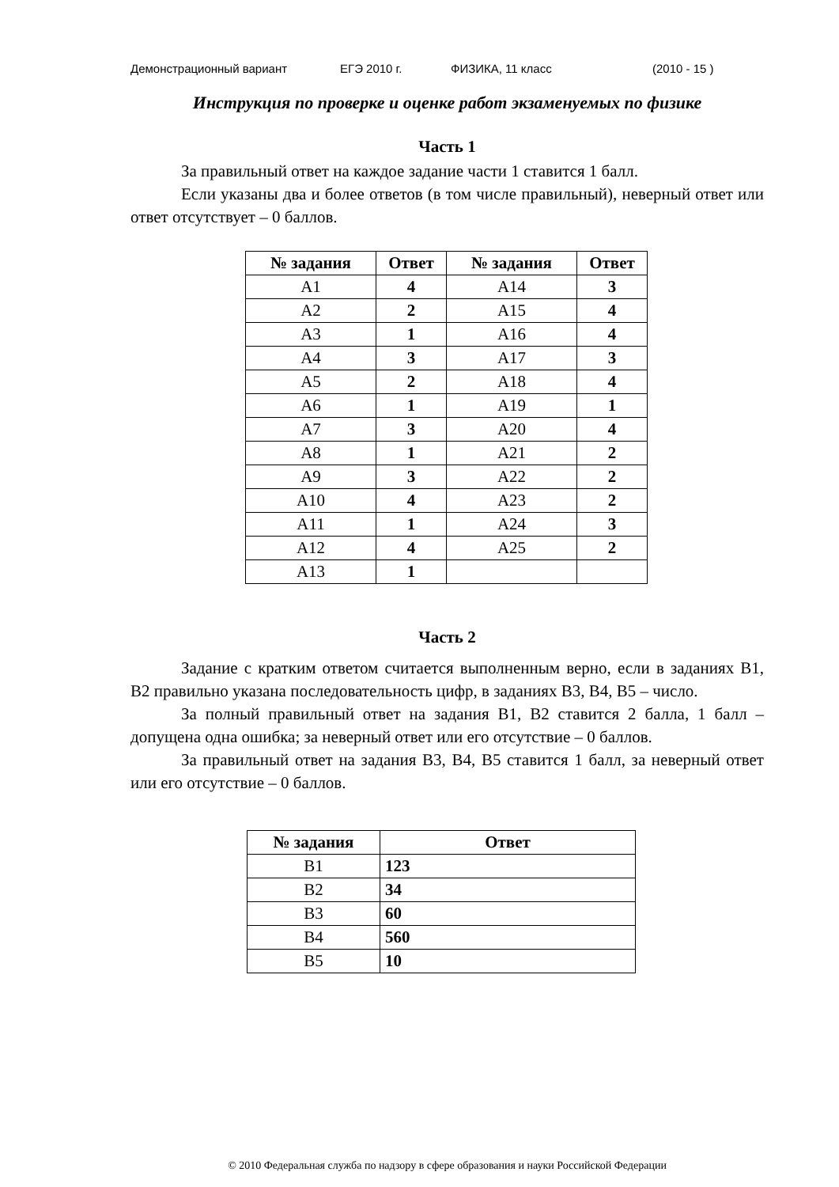Демонстрационный вариант ЕГЭ 2010 г. ФИЗИКА, 11 класс (2010 - 15 )
Инструкция по проверке и оценке работ экзаменуемых по физике
Часть 1
За правильный ответ на каждое задание части 1 ставится 1 балл.
Если указаны два и более ответов (в том числе правильный), невер­ный ответ или ответ отсутствует – 0 баллов.
| № задания | Ответ | № задания | Ответ |
| --- | --- | --- | --- |
| A1 | 4 | A14 | 3 |
| A2 | 2 | A15 | 4 |
| A3 | 1 | A16 | 4 |
| A4 | 3 | A17 | 3 |
| A5 | 2 | A18 | 4 |
| A6 | 1 | A19 | 1 |
| A7 | 3 | A20 | 4 |
| A8 | 1 | A21 | 2 |
| A9 | 3 | A22 | 2 |
| A10 | 4 | A23 | 2 |
| A11 | 1 | A24 | 3 |
| A12 | 4 | A25 | 2 |
| A13 | 1 | | |
Часть 2
Задание с кратким ответом считается выполненным верно, если в заданиях В1, В2 правильно указана последовательность цифр, в заданиях В3, В4, В5 – число.
За полный правильный ответ на задания В1, В2 ставится 2 балла, 1 балл – допущена одна ошибка; за неверный ответ или его отсутствие – 0 баллов.
За правильный ответ на задания В3, В4, В5 ставится 1 балл, за не­верный ответ или его отсутствие – 0 баллов.
| № задания | Ответ |
| --- | --- |
| В1 | 123 |
| В2 | 34 |
| В3 | 60 |
| В4 | 560 |
| В5 | 10 |
© 2010 Федеральная служба по надзору в сфере образования и науки Российской Федерации